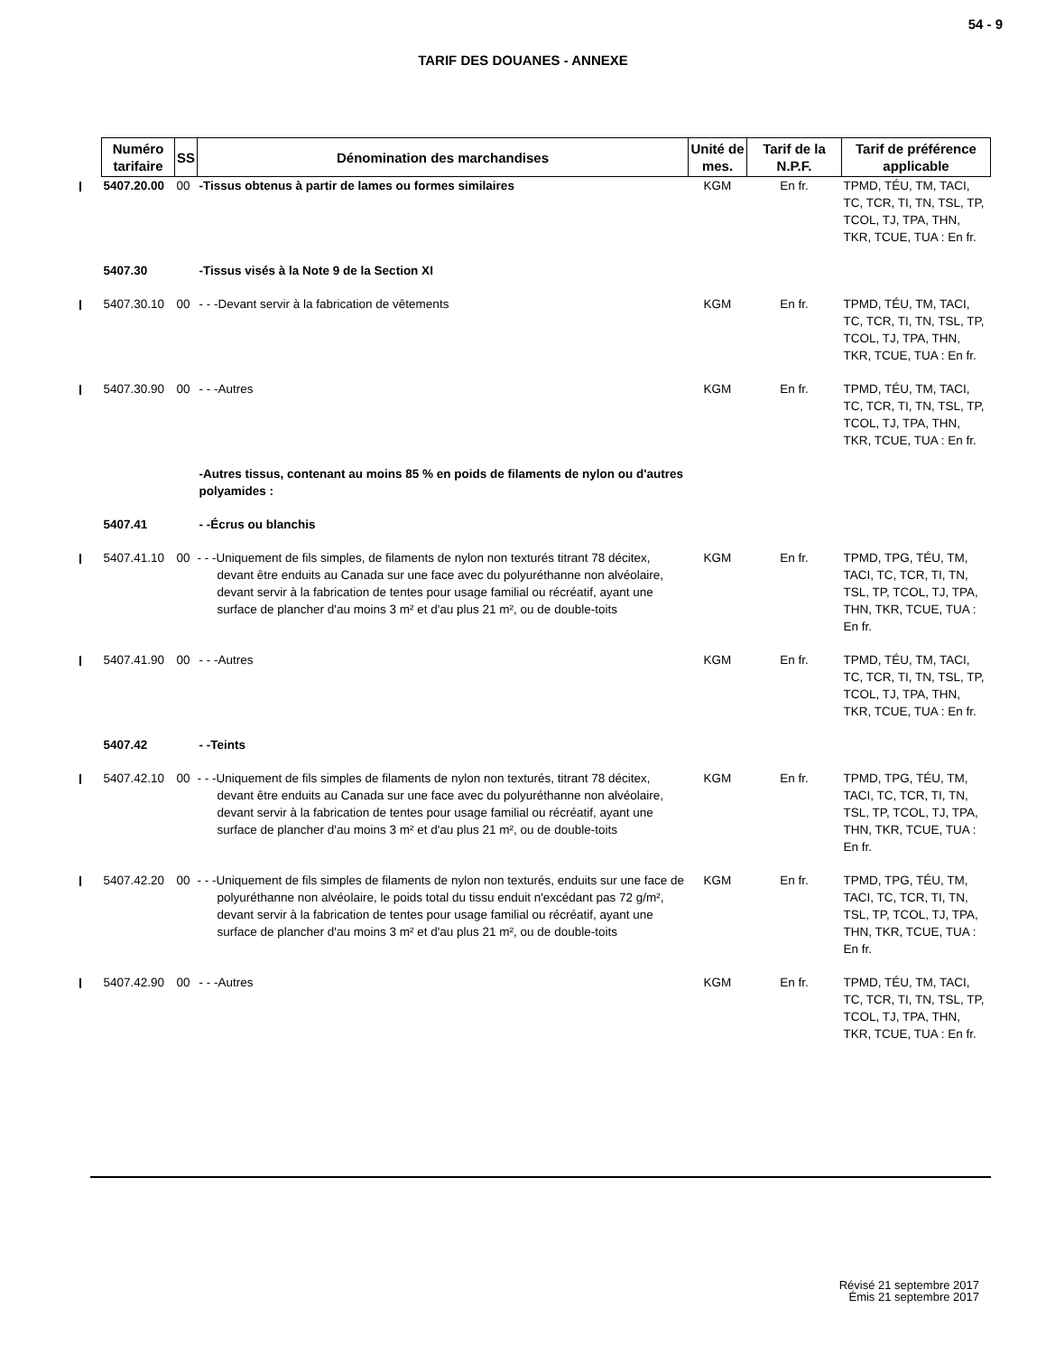54 - 9
TARIF DES DOUANES - ANNEXE
| | Numéro tarifaire | SS | Dénomination des marchandises | Unité de mes. | Tarif de la N.P.F. | Tarif de préférence applicable |
| | 5407.20.00 | 00 | -Tissus obtenus à partir de lames ou formes similaires | KGM | En fr. | TPMD, TÉU, TM, TACI, TC, TCR, TI, TN, TSL, TP, TCOL, TJ, TPA, THN, TKR, TCUE, TUA : En fr. |
| | 5407.30 | | -Tissus visés à la Note 9 de la Section XI | | | |
| | 5407.30.10 | 00 | - - -Devant servir à la fabrication de vêtements | KGM | En fr. | TPMD, TÉU, TM, TACI, TC, TCR, TI, TN, TSL, TP, TCOL, TJ, TPA, THN, TKR, TCUE, TUA : En fr. |
| | 5407.30.90 | 00 | - - -Autres | KGM | En fr. | TPMD, TÉU, TM, TACI, TC, TCR, TI, TN, TSL, TP, TCOL, TJ, TPA, THN, TKR, TCUE, TUA : En fr. |
| | | | -Autres tissus, contenant au moins 85 % en poids de filaments de nylon ou d'autres polyamides : | | | |
| | 5407.41 | | - -Écrus ou blanchis | | | |
| | 5407.41.10 | 00 | - - -Uniquement de fils simples, de filaments de nylon non texturés titrant 78 décitex, devant être enduits au Canada sur une face avec du polyuréthanne non alvéolaire, devant servir à la fabrication de tentes pour usage familial ou récréatif, ayant une surface de plancher d'au moins 3 m² et d'au plus 21 m², ou de double-toits | KGM | En fr. | TPMD, TPG, TÉU, TM, TACI, TC, TCR, TI, TN, TSL, TP, TCOL, TJ, TPA, THN, TKR, TCUE, TUA : En fr. |
| | 5407.41.90 | 00 | - - -Autres | KGM | En fr. | TPMD, TÉU, TM, TACI, TC, TCR, TI, TN, TSL, TP, TCOL, TJ, TPA, THN, TKR, TCUE, TUA : En fr. |
| | 5407.42 | | - -Teints | | | |
| | 5407.42.10 | 00 | - - -Uniquement de fils simples de filaments de nylon non texturés, titrant 78 décitex, devant être enduits au Canada sur une face avec du polyuréthanne non alvéolaire, devant servir à la fabrication de tentes pour usage familial ou récréatif, ayant une surface de plancher d'au moins 3 m² et d'au plus 21 m², ou de double-toits | KGM | En fr. | TPMD, TPG, TÉU, TM, TACI, TC, TCR, TI, TN, TSL, TP, TCOL, TJ, TPA, THN, TKR, TCUE, TUA : En fr. |
| | 5407.42.20 | 00 | - - -Uniquement de fils simples de filaments de nylon non texturés, enduits sur une face de polyuréthanne non alvéolaire, le poids total du tissu enduit n'excédant pas 72 g/m², devant servir à la fabrication de tentes pour usage familial ou récréatif, ayant une surface de plancher d'au moins 3 m² et d'au plus 21 m², ou de double-toits | KGM | En fr. | TPMD, TPG, TÉU, TM, TACI, TC, TCR, TI, TN, TSL, TP, TCOL, TJ, TPA, THN, TKR, TCUE, TUA : En fr. |
| | 5407.42.90 | 00 | - - -Autres | KGM | En fr. | TPMD, TÉU, TM, TACI, TC, TCR, TI, TN, TSL, TP, TCOL, TJ, TPA, THN, TKR, TCUE, TUA : En fr. |
Révisé 21 septembre 2017
Émis 21 septembre 2017